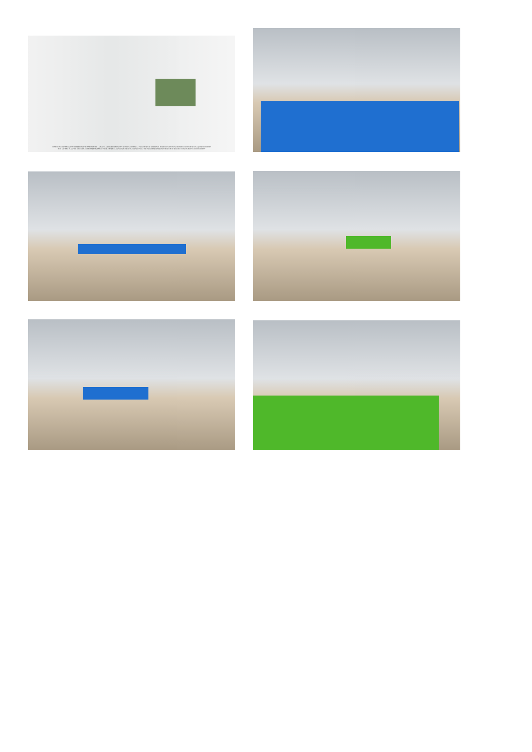ESTE PLANO ARTÍSTICO, LAS SUPERFICIES Y TRATAMIENTO DE LA PARCELA SON ORIENTATIVOS Y NO VINCULANTES. LA PROMOTORA SE RESERVA EL DERECHO A EFECTUAR MODIFICACIONES POR CUALQUIER NECESIDAD
THIS ARTISTIC PLAN, THE SURFACES AND THE TREATMENT OF THE PLOT ARE ILLUSTRATIVE AND NON-CONTRACTUAL. THE PROMOTER RESERVES THE RIGHT OF MAKING CHANGES DUE TO ANY NECESSITY